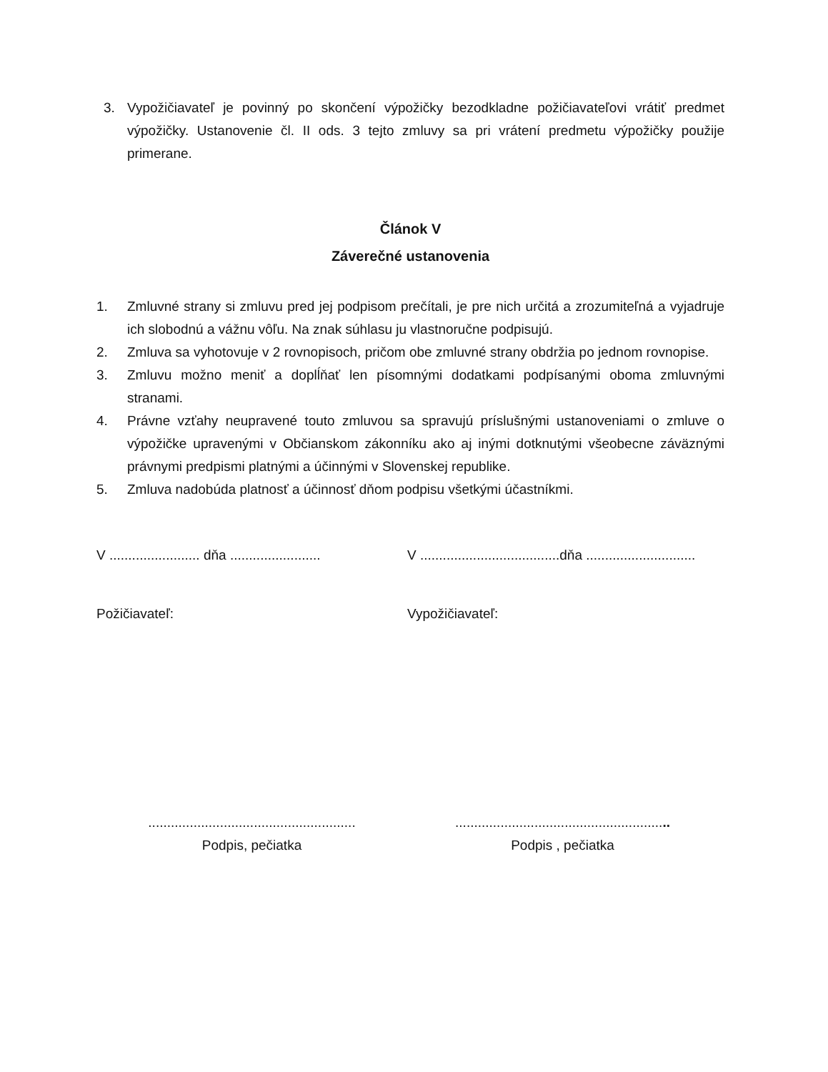3. Vypožičiavateľ je povinný po skončení výpožičky bezodkladne požičiavateľovi vrátiť predmet výpožičky. Ustanovenie čl. II ods. 3 tejto zmluvy sa pri vrátení predmetu výpožičky použije primerane.
Článok V
Záverečné ustanovenia
1. Zmluvné strany si zmluvu pred jej podpisom prečítali, je pre nich určitá a zrozumiteľná a vyjadruje ich slobodnú a vážnu vôľu. Na znak súhlasu ju vlastnoručne podpisujú.
2. Zmluva sa vyhotovuje v 2 rovnopisoch, pričom obe zmluvné strany obdržia po jednom rovnopise.
3. Zmluvu možno meniť a doplĺňať len písomnými dodatkami podpísanými oboma zmluvnými stranami.
4. Právne vzťahy neupravené touto zmluvou sa spravujú príslušnými ustanoveniami o zmluve o výpožičke upravenými v Občianskom zákonníku ako aj inými dotknutými všeobecne záväznými právnymi predpismi platnými a účinnými v Slovenskej republike.
5. Zmluva nadobúda platnosť a účinnosť dňom podpisu všetkými účastníkmi.
V ........................ dňa ........................
V .....................................dňa .............................
Požičiavateľ: Vypožičiavateľ:
.......................................................
Podpis, pečiatka
.........................................................
Podpis , pečiatka